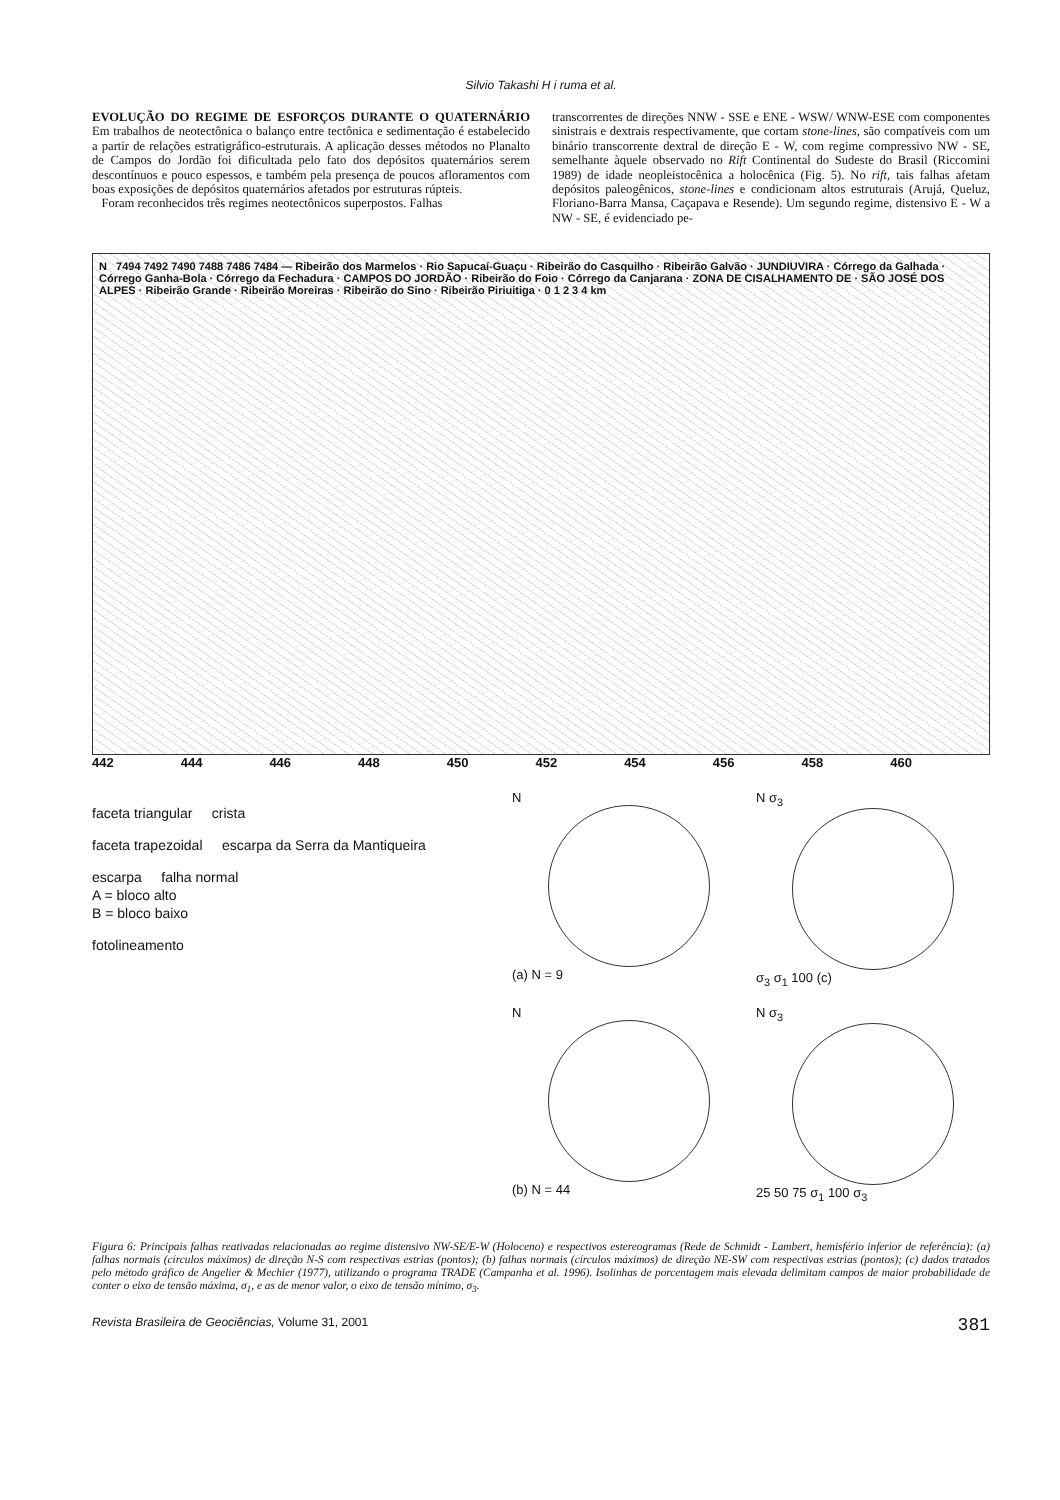Silvio Takashi H i ruma et al.
EVOLUÇÃO DO REGIME DE ESFORÇOS DURANTE O QUATERNÁRIO Em trabalhos de neotectônica o balanço entre tectônica e sedimentação é estabelecido a partir de relações estratigráfico-estruturais. A aplicação desses métodos no Planalto de Campos do Jordão foi dificultada pelo fato dos depósitos quaternários serem descontínuos e pouco espessos, e também pela presença de poucos afloramentos com boas exposições de depósitos quaternários afetados por estruturas rúpteis.
Foram reconhecidos três regimes neotectônicos superpostos. Falhas
transcorrentes de direções NNW - SSE e ENE - WSW/ WNW-ESE com componentes sinistrais e dextrais respectivamente, que cortam stone-lines, são compatíveis com um binário transcorrente dextral de direção E - W, com regime compressivo NW - SE, semelhante àquele observado no Rift Continental do Sudeste do Brasil (Riccomini 1989) de idade neopleistocênica a holocênica (Fig. 5). No rift, tais falhas afetam depósitos paleogênicos, stone-lines e condicionam altos estruturais (Arujá, Queluz, Floriano-Barra Mansa, Caçapava e Resende). Um segundo regime, distensivo E - W a NW - SE, é evidenciado pe-
N 7494 7492 7490 7488 7486 7484 — Ribeirão dos Marmelos · Rio Sapucaí-Guaçu · Ribeirão do Casquilho · Ribeirão Galvão · JUNDIUVIRA · Córrego da Galhada · Córrego Ganha-Bola · Córrego da Fechadura · CAMPOS DO JORDÃO · Ribeirão do Foio · Córrego da Canjarana · ZONA DE CISALHAMENTO DE · SÃO JOSÉ DOS ALPES · Ribeirão Grande · Ribeirão Moreiras · Ribeirão do Sino · Ribeirão Piriuitiga · 0 1 2 3 4 km
442 444 446 448 450 452 454 456 458 460
faceta triangular crista
faceta trapezoidal escarpa da Serra da Mantiqueira
escarpa falha normal
A = bloco alto
B = bloco baixo
fotolineamento
N
(a) N = 9
N σ<sub>3</sub>
σ<sub>3</sub> σ<sub>1</sub> 100 (c)
N
(b) N = 44
N σ<sub>3</sub>
25 50 75 σ<sub>1</sub> 100 σ<sub>3</sub>
Figura 6: Principais falhas reativadas relacionadas ao regime distensivo NW-SE/E-W (Holoceno) e respectivos estereogramas (Rede de Schmidt - Lambert, hemisfério inferior de referência): (a) falhas normais (círculos máximos) de direção N-S com respectivas estrias (pontos); (b) falhas normais (círculos máximos) de direção NE-SW com respectivas estrias (pontos); (c) dados tratados pelo método gráfico de Angelier & Mechier (1977), utilizando o programa TRADE (Campanha et al. 1996). Isolinhas de porcentagem mais elevada delimitam campos de maior probabilidade de conter o eixo de tensão máxima, σ<sub>1</sub>, e as de menor valor, o eixo de tensão mínimo, σ<sub>3</sub>.
Revista Brasileira de Geociências, Volume 31, 2001 381